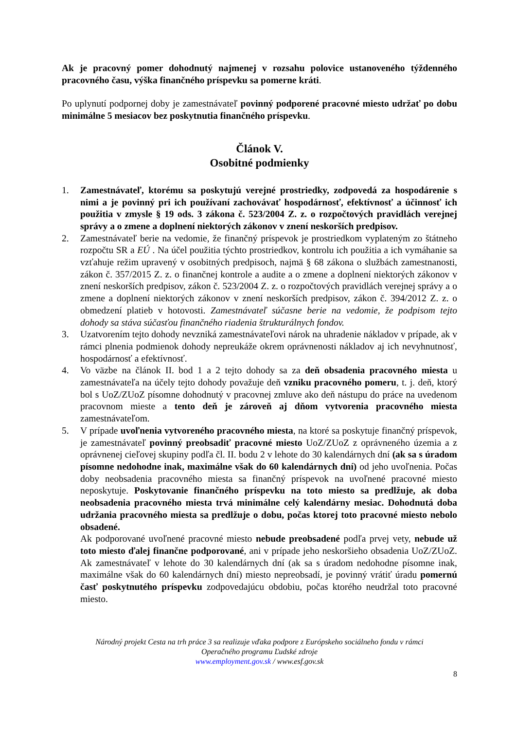Ak je pracovný pomer dohodnutý najmenej v rozsahu polovice ustanoveného týždenného pracovného času, výška finančného príspevku sa pomerne kráti.
Po uplynutí podpornej doby je zamestnávateľ povinný podporené pracovné miesto udržať po dobu minimálne 5 mesiacov bez poskytnutia finančného príspevku.
Článok V.
Osobitné podmienky
1. Zamestnávateľ, ktorému sa poskytujú verejné prostriedky, zodpovedá za hospodárenie s nimi a je povinný pri ich používaní zachovávať hospodárnosť, efektívnosť a účinnosť ich použitia v zmysle § 19 ods. 3 zákona č. 523/2004 Z. z. o rozpočtových pravidlách verejnej správy a o zmene a doplnení niektorých zákonov v znení neskorších predpisov.
2. Zamestnávateľ berie na vedomie, že finančný príspevok je prostriedkom vyplateným zo štátneho rozpočtu SR a EÚ . Na účel použitia týchto prostriedkov, kontrolu ich použitia a ich vymáhanie sa vzťahuje režim upravený v osobitných predpisoch, najmä § 68 zákona o službách zamestnanosti, zákon č. 357/2015 Z. z. o finančnej kontrole a audite a o zmene a doplnení niektorých zákonov v znení neskorších predpisov, zákon č. 523/2004 Z. z. o rozpočtových pravidlách verejnej správy a o zmene a doplnení niektorých zákonov v znení neskorších predpisov, zákon č. 394/2012 Z. z. o obmedzení platieb v hotovosti. Zamestnávateľ súčasne berie na vedomie, že podpisom tejto dohody sa stáva súčasťou finančného riadenia štrukturálnych fondov.
3. Uzatvorením tejto dohody nevzniká zamestnávateľovi nárok na uhradenie nákladov v prípade, ak v rámci plnenia podmienok dohody nepreukáže okrem oprávnenosti nákladov aj ich nevyhnutnosť, hospodárnosť a efektívnosť.
4. Vo väzbe na článok II. bod 1 a 2 tejto dohody sa za deň obsadenia pracovného miesta u zamestnávateľa na účely tejto dohody považuje deň vzniku pracovného pomeru, t. j. deň, ktorý bol s UoZ/ZUoZ písomne dohodnutý v pracovnej zmluve ako deň nástupu do práce na uvedenom pracovnom mieste a tento deň je zároveň aj dňom vytvorenia pracovného miesta zamestnávateľom.
5. V prípade uvoľnenia vytvoreného pracovného miesta, na ktoré sa poskytuje finančný príspevok, je zamestnávateľ povinný preobsadiť pracovné miesto UoZ/ZUoZ z oprávneného územia a z oprávnenej cieľovej skupiny podľa čl. II. bodu 2 v lehote do 30 kalendárnych dní (ak sa s úradom písomne nedohodne inak, maximálne však do 60 kalendárnych dní) od jeho uvoľnenia. Počas doby neobsadenia pracovného miesta sa finančný príspevok na uvoľnené pracovné miesto neposkytuje. Poskytovanie finančného príspevku na toto miesto sa predlžuje, ak doba neobsadenia pracovného miesta trvá minimálne celý kalendárny mesiac. Dohodnutá doba udržania pracovného miesta sa predlžuje o dobu, počas ktorej toto pracovné miesto nebolo obsadené.
Ak podporované uvoľnené pracovné miesto nebude preobsadené podľa prvej vety, nebude už toto miesto ďalej finančne podporované, ani v prípade jeho neskoršieho obsadenia UoZ/ZUoZ. Ak zamestnávateľ v lehote do 30 kalendárnych dní (ak sa s úradom nedohodne písomne inak, maximálne však do 60 kalendárnych dní) miesto nepreobsadí, je povinný vrátiť úradu pomernú časť poskytnutého príspevku zodpovedajúcu obdobiu, počas ktorého neudržal toto pracovné miesto.
Národný projekt Cesta na trh práce 3 sa realizuje vďaka podpore z Európskeho sociálneho fondu v rámci
Operačného programu Ľudské zdroje
www.employment.gov.sk / www.esf.gov.sk
8